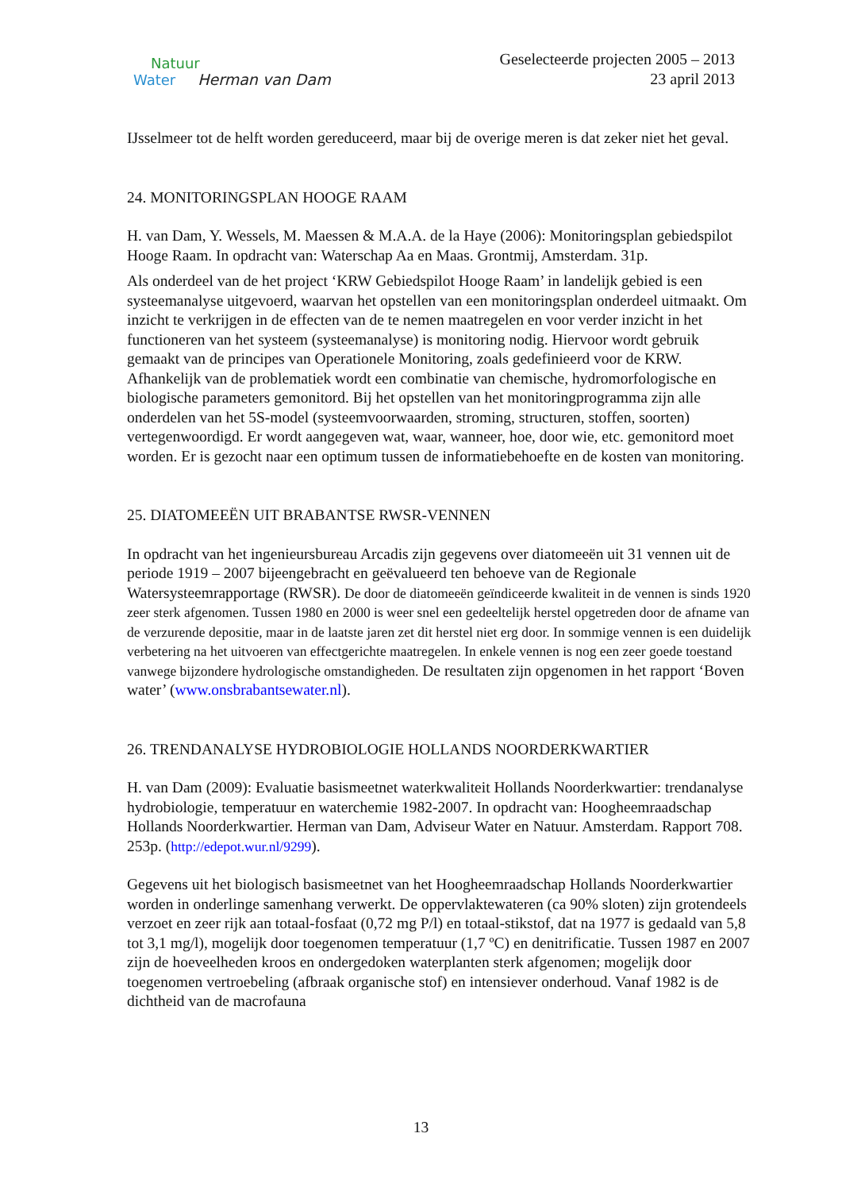Natuur
Water Herman van Dam
Geselecteerde projecten 2005 – 2013
23 april 2013
IJsselmeer tot de helft worden gereduceerd, maar bij de overige meren is dat zeker niet het geval.
24. MONITORINGSPLAN HOOGE RAAM
H. van Dam, Y. Wessels, M. Maessen & M.A.A. de la Haye (2006): Monitoringsplan gebiedspilot Hooge Raam. In opdracht van: Waterschap Aa en Maas. Grontmij, Amsterdam. 31p.
Als onderdeel van de het project ‘KRW Gebiedspilot Hooge Raam’ in landelijk gebied is een systeemanalyse uitgevoerd, waarvan het opstellen van een monitoringsplan onderdeel uitmaakt. Om inzicht te verkrijgen in de effecten van de te nemen maatregelen en voor verder inzicht in het functioneren van het systeem (systeemanalyse) is monitoring nodig. Hiervoor wordt gebruik gemaakt van de principes van Operationele Monitoring, zoals gedefinieerd voor de KRW. Afhankelijk van de problematiek wordt een combinatie van chemische, hydromorfologische en biologische parameters gemonitord. Bij het opstellen van het monitoringprogramma zijn alle onderdelen van het 5S-model (systeemvoorwaarden, stroming, structuren, stoffen, soorten) vertegenwoordigd. Er wordt aangegeven wat, waar, wanneer, hoe, door wie, etc. gemonitord moet worden. Er is gezocht naar een optimum tussen de informatiebehoefte en de kosten van monitoring.
25. DIATOMEEËN UIT BRABANTSE RWSR-VENNEN
In opdracht van het ingenieursbureau Arcadis zijn gegevens over diatomeeën uit 31 vennen uit de periode 1919 – 2007 bijeengebracht en geëvalueerd ten behoeve van de Regionale Watersysteemrapportage (RWSR). De door de diatomeeën geïndiceerde kwaliteit in de vennen is sinds 1920 zeer sterk afgenomen. Tussen 1980 en 2000 is weer snel een gedeeltelijk herstel opgetreden door de afname van de verzurende depositie, maar in de laatste jaren zet dit herstel niet erg door. In sommige vennen is een duidelijk verbetering na het uitvoeren van effectgerichte maatregelen. In enkele vennen is nog een zeer goede toestand vanwege bijzondere hydrologische omstandigheden. De resultaten zijn opgenomen in het rapport ‘Boven water’ (www.onsbrabantsewater.nl).
26. TRENDANALYSE HYDROBIOLOGIE HOLLANDS NOORDERKWARTIER
H. van Dam (2009): Evaluatie basismeetnet waterkwaliteit Hollands Noorderkwartier: trendanalyse hydrobiologie, temperatuur en waterchemie 1982-2007. In opdracht van: Hoogheemraadschap Hollands Noorderkwartier. Herman van Dam, Adviseur Water en Natuur. Amsterdam. Rapport 708. 253p. (http://edepot.wur.nl/9299).
Gegevens uit het biologisch basismeetnet van het Hoogheemraadschap Hollands Noorderkwartier worden in onderlinge samenhang verwerkt. De oppervlaktewateren (ca 90% sloten) zijn grotendeels verzoet en zeer rijk aan totaal-fosfaat (0,72 mg P/l) en totaal-stikstof, dat na 1977 is gedaald van 5,8 tot 3,1 mg/l), mogelijk door toegenomen temperatuur (1,7 ºC) en denitrificatie. Tussen 1987 en 2007 zijn de hoeveelheden kroos en ondergedoken waterplanten sterk afgenomen; mogelijk door toegenomen vertroebeling (afbraak organische stof) en intensiever onderhoud. Vanaf 1982 is de dichtheid van de macrofauna
13